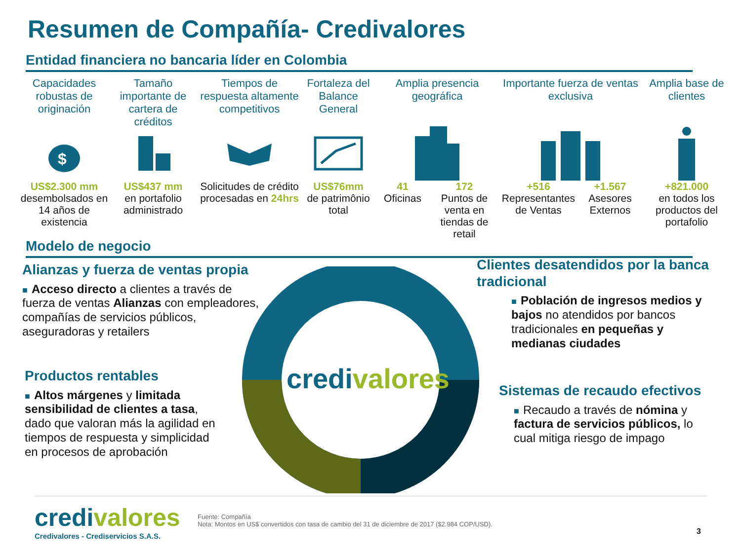Resumen de Compañía- Credivalores
Entidad financiera no bancaria líder en Colombia
Capacidades robustas de originación
$
US$2.300 mm
desembolsados en 14 años de existencia
Tamaño importante de cartera de créditos
US$437 mm
en portafolio administrado
Tiempos de respuesta altamente competitivos
Solicitudes de crédito procesadas en 24hrs
Fortaleza del Balance General
US$76mm
de patrimônio total
Amplia presencia geográfica
41
Oficinas
172
Puntos de venta en tiendas de retail
Importante fuerza de ventas exclusiva
+516
Representantes de Ventas
+1.567
Asesores Externos
Amplia base de clientes
+821.000
en todos los productos del portafolio
Modelo de negocio
credivalores
Alianzas y fuerza de ventas propia
■ Acceso directo a clientes a través de fuerza de ventas Alianzas con empleadores, compañías de servicios públicos, aseguradoras y retailers
Productos rentables
■ Altos márgenes y limitada sensibilidad de clientes a tasa, dado que valoran más la agilidad en tiempos de respuesta y simplicidad en procesos de aprobación
Clientes desatendidos por la banca tradicional
■ Población de ingresos medios y bajos no atendidos por bancos tradicionales en pequeñas y medianas ciudades
Sistemas de recaudo efectivos
■ Recaudo a través de nómina y factura de servicios públicos, lo cual mitiga riesgo de impago
credivalores
Credivalores - Crediservicios S.A.S.
Fuente: Compañía
Nota: Montos en US$ convertidos con tasa de cambio del 31 de diciembre de 2017 ($2.984 COP/USD).
3